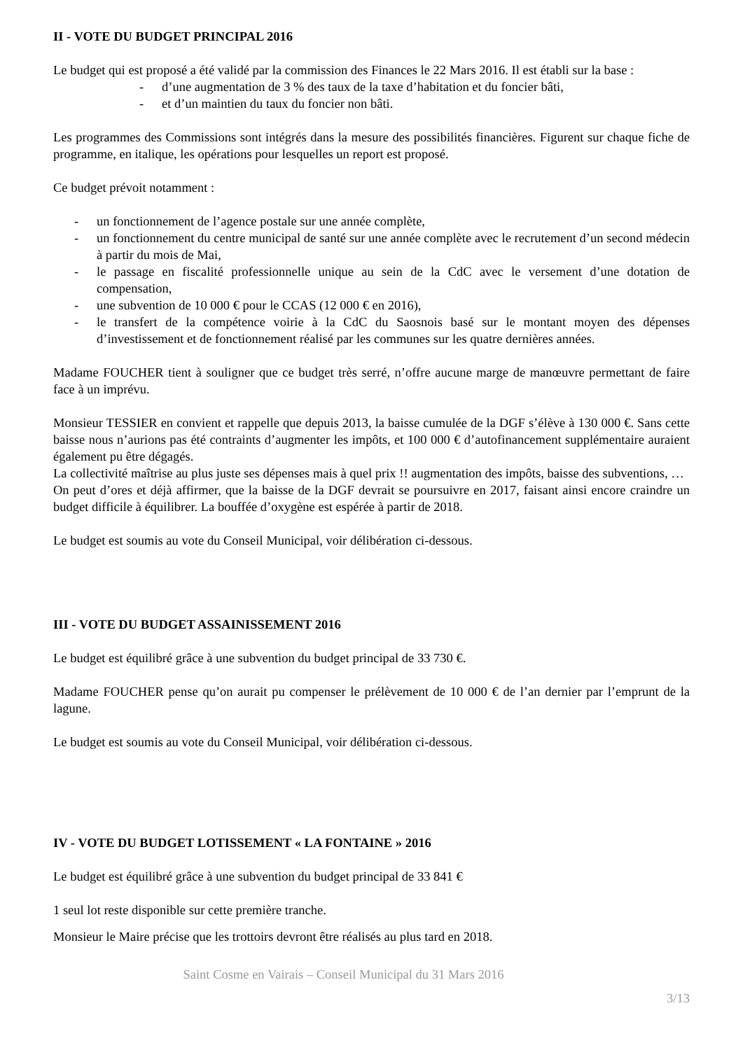II - VOTE DU BUDGET PRINCIPAL 2016
Le budget qui est proposé a été validé par la commission des Finances le 22 Mars 2016. Il est établi sur la base :
- d’une augmentation de 3 % des taux de la taxe d’habitation et du foncier bâti,
- et d’un maintien du taux du foncier non bâti.
Les programmes des Commissions sont intégrés dans la mesure des possibilités financières. Figurent sur chaque fiche de programme, en italique, les opérations pour lesquelles un report est proposé.
Ce budget prévoit notamment :
- un fonctionnement de l’agence postale sur une année complète,
- un fonctionnement du centre municipal de santé sur une année complète avec le recrutement d’un second médecin à partir du mois de Mai,
- le passage en fiscalité professionnelle unique au sein de la CdC avec le versement d’une dotation de compensation,
- une subvention de 10 000 € pour le CCAS (12 000 € en 2016),
- le transfert de la compétence voirie à la CdC du Saosnois basé sur le montant moyen des dépenses d’investissement et de fonctionnement réalisé par les communes sur les quatre dernières années.
Madame FOUCHER tient à souligner que ce budget très serré, n’offre aucune marge de manœuvre permettant de faire face à un imprévu.
Monsieur TESSIER en convient et rappelle que depuis 2013, la baisse cumulée de la DGF s’élève à 130 000 €. Sans cette baisse nous n’aurions pas été contraints d’augmenter les impôts, et 100 000 € d’autofinancement supplémentaire auraient également pu être dégagés.
La collectivité maîtrise au plus juste ses dépenses mais à quel prix !! augmentation des impôts, baisse des subventions, …
On peut d’ores et déjà affirmer, que la baisse de la DGF devrait se poursuivre en 2017, faisant ainsi encore craindre un budget difficile à équilibrer. La bouffée d’oxygène est espérée à partir de 2018.
Le budget est soumis au vote du Conseil Municipal, voir délibération ci-dessous.
III - VOTE DU BUDGET ASSAINISSEMENT 2016
Le budget est équilibré grâce à une subvention du budget principal de 33 730 €.
Madame FOUCHER pense qu’on aurait pu compenser le prélèvement de 10 000 € de l’an dernier par l’emprunt de la lagune.
Le budget est soumis au vote du Conseil Municipal, voir délibération ci-dessous.
IV - VOTE DU BUDGET LOTISSEMENT « LA FONTAINE » 2016
Le budget est équilibré grâce à une subvention du budget principal de 33 841 €
1 seul lot reste disponible sur cette première tranche.
Monsieur le Maire précise que les trottoirs devront être réalisés au plus tard en 2018.
Saint Cosme en Vairais – Conseil Municipal du 31 Mars 2016
3/13